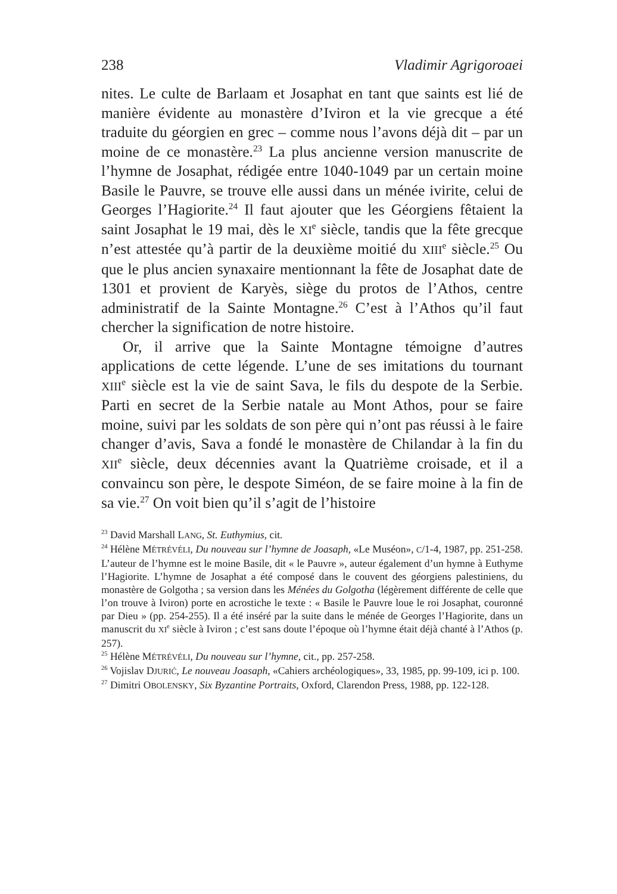238 Vladimir Agrigoroaei
nites. Le culte de Barlaam et Josaphat en tant que saints est lié de manière évidente au monastère d’Iviron et la vie grecque a été traduite du géorgien en grec – comme nous l’avons déjà dit – par un moine de ce monastère.<sup>23</sup> La plus ancienne version manuscrite de l’hymne de Josaphat, rédigée entre 1040-1049 par un certain moine Basile le Pauvre, se trouve elle aussi dans un ménée ivirite, celui de Georges l’Hagiorite.<sup>24</sup> Il faut ajouter que les Géorgiens fêtaient la saint Josaphat le 19 mai, dès le XI<sup>e</sup> siècle, tandis que la fête grecque n’est attestée qu’à partir de la deuxième moitié du XIII<sup>e</sup> siècle.<sup>25</sup> Ou que le plus ancien synaxaire mentionnant la fête de Josaphat date de 1301 et provient de Karyès, siège du protos de l’Athos, centre administratif de la Sainte Montagne.<sup>26</sup> C’est à l’Athos qu’il faut chercher la signification de notre histoire.
Or, il arrive que la Sainte Montagne témoigne d’autres applications de cette légende. L’une de ses imitations du tournant XIII<sup>e</sup> siècle est la vie de saint Sava, le fils du despote de la Serbie. Parti en secret de la Serbie natale au Mont Athos, pour se faire moine, suivi par les soldats de son père qui n’ont pas réussi à le faire changer d’avis, Sava a fondé le monastère de Chilandar à la fin du XII<sup>e</sup> siècle, deux décennies avant la Quatrième croisade, et il a convaincu son père, le despote Siméon, de se faire moine à la fin de sa vie.<sup>27</sup> On voit bien qu’il s’agit de l’histoire
<sup>23</sup> David Marshall LANG, St. Euthymius, cit.
<sup>24</sup> Hélène MÉTRÉVÉLI, Du nouveau sur l’hymne de Joasaph, «Le Muséon», C/1-4, 1987, pp. 251-258. L’auteur de l’hymne est le moine Basile, dit « le Pauvre », auteur également d’un hymne à Euthyme l’Hagiorite. L’hymne de Josaphat a été composé dans le couvent des géorgiens palestiniens, du monastère de Golgotha ; sa version dans les Ménées du Golgotha (légèrement différente de celle que l’on trouve à Iviron) porte en acrostiche le texte : « Basile le Pauvre loue le roi Josaphat, couronné par Dieu » (pp. 254-255). Il a été inséré par la suite dans le ménée de Georges l’Hagiorite, dans un manuscrit du XI<sup>e</sup> siècle à Iviron ; c’est sans doute l’époque où l’hymne était déjà chanté à l’Athos (p. 257).
<sup>25</sup> Hélène MÉTRÉVÉLI, Du nouveau sur l’hymne, cit., pp. 257-258.
<sup>26</sup> Vojislav DJURIĆ, Le nouveau Joasaph, «Cahiers archéologiques», 33, 1985, pp. 99-109, ici p. 100.
<sup>27</sup> Dimitri OBOLENSKY, Six Byzantine Portraits, Oxford, Clarendon Press, 1988, pp. 122-128.